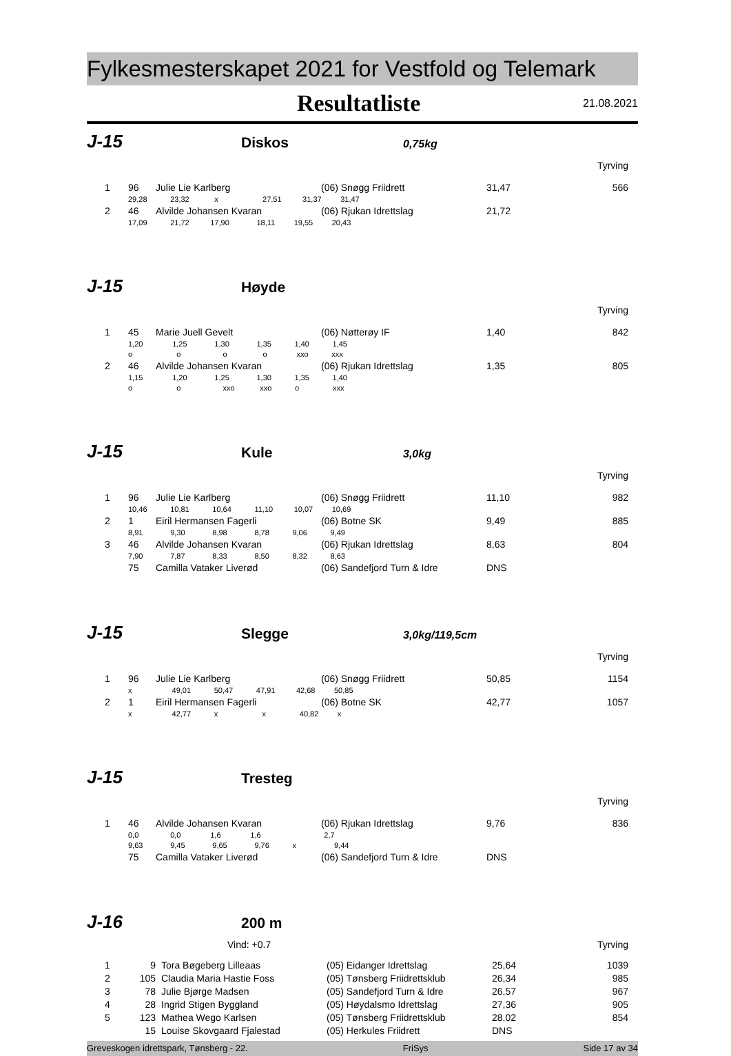Fylkesmesterskapet 2021 for Vestfold og Telemark
Resultatliste 21.08.2021
J-15 Diskos 0,75kg
Tyrving
| 1 | 96 | Julie Lie Karlberg | (06) Snøgg Friidrett | 31,47 | 566 |
| | 29,28 23,32 x 27,51 31,37 31,47 | | | | |
| 2 | 46 | Alvilde Johansen Kvaran | (06) Rjukan Idrettslag | 21,72 | |
| | 17,09 21,72 17,90 18,11 19,55 20,43 | | | | |
J-15 Høyde
Tyrving
| 1 | 45 | Marie Juell Gevelt | (06) Nøtterøy IF | 1,40 | 842 |
| | 1,20 1,25 1,30 1,35 1,40 1,45 | | | | |
| | o o o o xxo xxx | | | | |
| 2 | 46 | Alvilde Johansen Kvaran | (06) Rjukan Idrettslag | 1,35 | 805 |
| | 1,15 1,20 1,25 1,30 1,35 1,40 | | | | |
| | o o xxo xxo o xxx | | | | |
J-15 Kule 3,0kg
Tyrving
| 1 | 96 | Julie Lie Karlberg | (06) Snøgg Friidrett | 11,10 | 982 |
| | 10,46 10,81 10,64 11,10 10,07 10,69 | | | | |
| 2 | 1 | Eiril Hermansen Fagerli | (06) Botne SK | 9,49 | 885 |
| | 8,91 9,30 8,98 8,78 9,06 9,49 | | | | |
| 3 | 46 | Alvilde Johansen Kvaran | (06) Rjukan Idrettslag | 8,63 | 804 |
| | 7,90 7,87 8,33 8,50 8,32 8,63 | | | | |
| | 75 | Camilla Vataker Liverød | (06) Sandefjord Turn & Idre | DNS | |
J-15 Slegge 3,0kg/119,5cm
Tyrving
| 1 | 96 | Julie Lie Karlberg | (06) Snøgg Friidrett | 50,85 | 1154 |
| | x 49,01 50,47 47,91 42,68 50,85 | | | | |
| 2 | 1 | Eiril Hermansen Fagerli | (06) Botne SK | 42,77 | 1057 |
| | x 42,77 x x 40,82 x | | | | |
J-15 Tresteg
Tyrving
| 1 | 46 | Alvilde Johansen Kvaran | (06) Rjukan Idrettslag | 9,76 | 836 |
| | 0,0 0,0 1,6 1,6 2,7 | | | | |
| | 9,63 9,45 9,65 9,76 x 9,44 | | | | |
| | 75 | Camilla Vataker Liverød | (06) Sandefjord Turn & Idre | DNS | |
J-16 200 m
Vind: +0.7 Tyrving
| 1 | 9 | Tora Bøgeberg Lilleaas | (05) Eidanger Idrettslag | 25,64 | 1039 |
| 2 | 105 | Claudia Maria Hastie Foss | (05) Tønsberg Friidrettsklub | 26,34 | 985 |
| 3 | 78 | Julie Bjørge Madsen | (05) Sandefjord Turn & Idre | 26,57 | 967 |
| 4 | 28 | Ingrid Stigen Byggland | (05) Høydalsmo Idrettslag | 27,36 | 905 |
| 5 | 123 | Mathea Wego Karlsen | (05) Tønsberg Friidrettsklub | 28,02 | 854 |
| | 15 | Louise Skovgaard Fjalestad | (05) Herkules Friidrett | DNS | |
Greveskogen idrettspark, Tønsberg - 22. FriSys Side 17 av 34